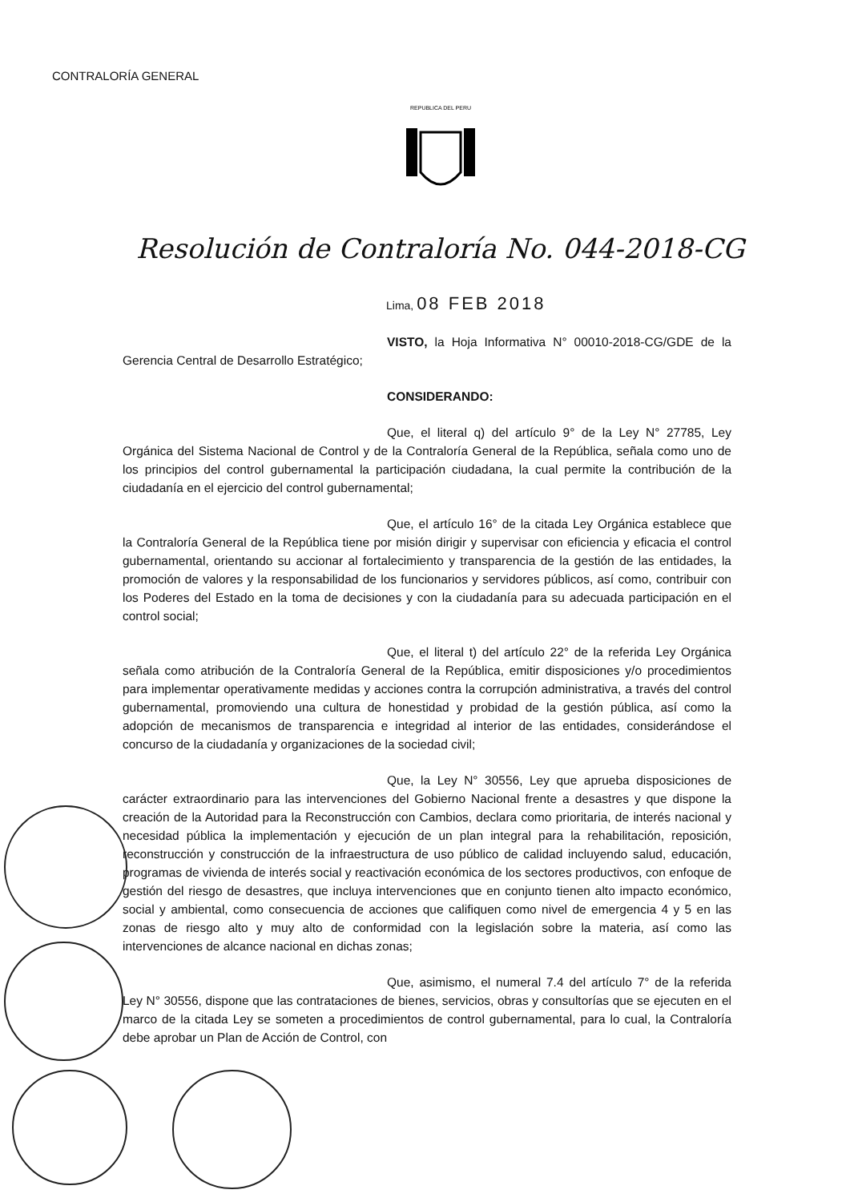CONTRALORÍA GENERAL
REPUBLICA DEL PERU
Resolución de Contraloría No. 044-2018-CG
Lima, 08 FEB 2018
VISTO, la Hoja Informativa N° 00010-2018-CG/GDE de la Gerencia Central de Desarrollo Estratégico;
CONSIDERANDO:
Que, el literal q) del artículo 9° de la Ley N° 27785, Ley Orgánica del Sistema Nacional de Control y de la Contraloría General de la República, señala como uno de los principios del control gubernamental la participación ciudadana, la cual permite la contribución de la ciudadanía en el ejercicio del control gubernamental;
Que, el artículo 16° de la citada Ley Orgánica establece que la Contraloría General de la República tiene por misión dirigir y supervisar con eficiencia y eficacia el control gubernamental, orientando su accionar al fortalecimiento y transparencia de la gestión de las entidades, la promoción de valores y la responsabilidad de los funcionarios y servidores públicos, así como, contribuir con los Poderes del Estado en la toma de decisiones y con la ciudadanía para su adecuada participación en el control social;
Que, el literal t) del artículo 22° de la referida Ley Orgánica señala como atribución de la Contraloría General de la República, emitir disposiciones y/o procedimientos para implementar operativamente medidas y acciones contra la corrupción administrativa, a través del control gubernamental, promoviendo una cultura de honestidad y probidad de la gestión pública, así como la adopción de mecanismos de transparencia e integridad al interior de las entidades, considerándose el concurso de la ciudadanía y organizaciones de la sociedad civil;
Que, la Ley N° 30556, Ley que aprueba disposiciones de carácter extraordinario para las intervenciones del Gobierno Nacional frente a desastres y que dispone la creación de la Autoridad para la Reconstrucción con Cambios, declara como prioritaria, de interés nacional y necesidad pública la implementación y ejecución de un plan integral para la rehabilitación, reposición, reconstrucción y construcción de la infraestructura de uso público de calidad incluyendo salud, educación, programas de vivienda de interés social y reactivación económica de los sectores productivos, con enfoque de gestión del riesgo de desastres, que incluya intervenciones que en conjunto tienen alto impacto económico, social y ambiental, como consecuencia de acciones que califiquen como nivel de emergencia 4 y 5 en las zonas de riesgo alto y muy alto de conformidad con la legislación sobre la materia, así como las intervenciones de alcance nacional en dichas zonas;
Que, asimismo, el numeral 7.4 del artículo 7° de la referida Ley N° 30556, dispone que las contrataciones de bienes, servicios, obras y consultorías que se ejecuten en el marco de la citada Ley se someten a procedimientos de control gubernamental, para lo cual, la Contraloría debe aprobar un Plan de Acción de Control, con